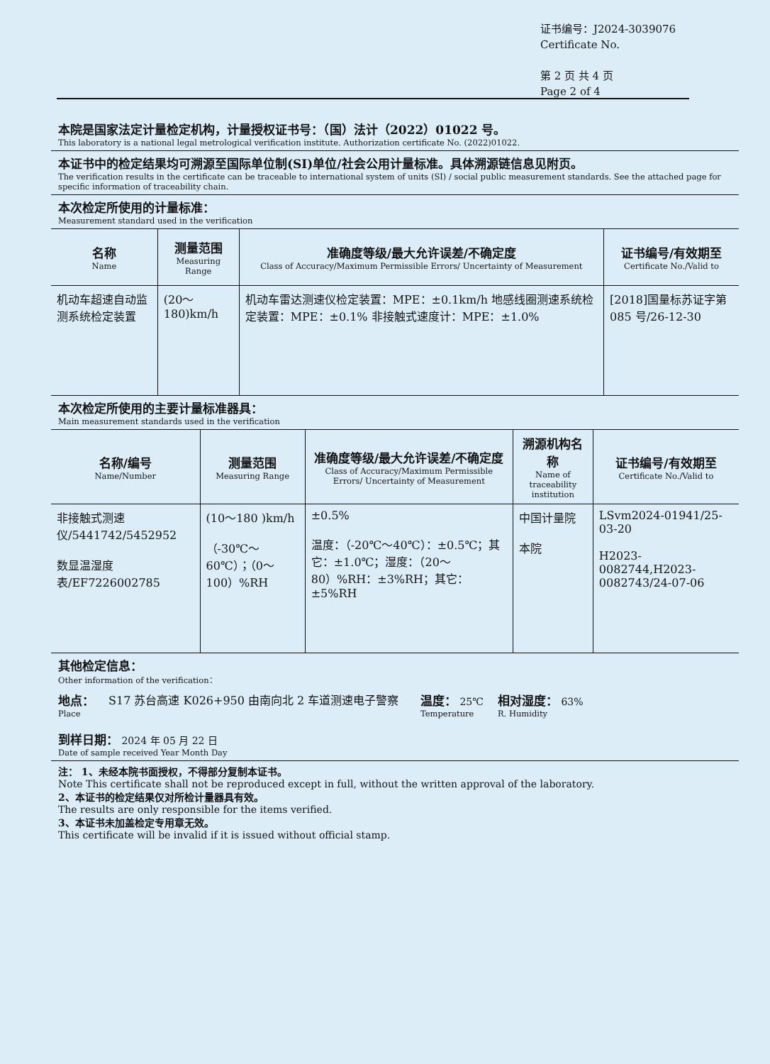证书编号：J2024-3039076
Certificate No.
第 2 页 共 4 页
Page 2 of 4
本院是国家法定计量检定机构，计量授权证书号：（国）法计（2022）01022 号。
This laboratory is a national legal metrological verification institute. Authorization certificate No. (2022)01022.
本证书中的检定结果均可溯源至国际单位制(SI)单位/社会公用计量标准。具体溯源链信息见附页。
The verification results in the certificate can be traceable to international system of units (SI) / social public measurement standards. See the attached page for specific information of traceability chain.
本次检定所使用的计量标准：
Measurement standard used in the verification
| 名称 Name | 测量范围 Measuring Range | 准确度等级/最大允许误差/不确定度 Class of Accuracy/Maximum Permissible Errors/ Uncertainty of Measurement | 证书编号/有效期至 Certificate No./Valid to |
| --- | --- | --- | --- |
| 机动车超速自动监测系统检定装置 | (20～180)km/h | 机动车雷达测速仪检定装置：MPE：±0.1km/h 地感线圈测速系统检定装置：MPE：±0.1% 非接触式速度计：MPE：±1.0% | [2018]国量标苏证字第085 号/26-12-30 |
本次检定所使用的主要计量标准器具：
Main measurement standards used in the verification
| 名称/编号 Name/Number | 测量范围 Measuring Range | 准确度等级/最大允许误差/不确定度 Class of Accuracy/Maximum Permissible Errors/ Uncertainty of Measurement | 溯源机构名称 Name of traceability institution | 证书编号/有效期至 Certificate No./Valid to |
| --- | --- | --- | --- | --- |
| 非接触式测速仪/5441742/5452952 数显温湿度表/EF7226002785 | (10～180 )km/h （-30℃～60℃）；（0～100）%RH | ±0.5% 温度：（-20℃～40℃）：±0.5℃；其它：±1.0℃；湿度：（20～80）%RH：±3%RH；其它：±5%RH | 中国计量院 本院 | LSvm2024-01941/25-03-20 H2023-0082744,H2023-0082743/24-07-06 |
其他检定信息：
Other information of the verification：
地点：
Place
S17 苏台高速 K026+950 由南向北 2 车道测速电子警察 温度： 25℃
Temperature
相对湿度： 63%
R. Humidity
到样日期： 2024 年 05 月 22 日
Date of sample received Year Month Day
注： 1、未经本院书面授权，不得部分复制本证书。
Note This certificate shall not be reproduced except in full, without the written approval of the laboratory.
2、本证书的检定结果仅对所检计量器具有效。
The results are only responsible for the items verified.
3、本证书未加盖检定专用章无效。
This certificate will be invalid if it is issued without official stamp.